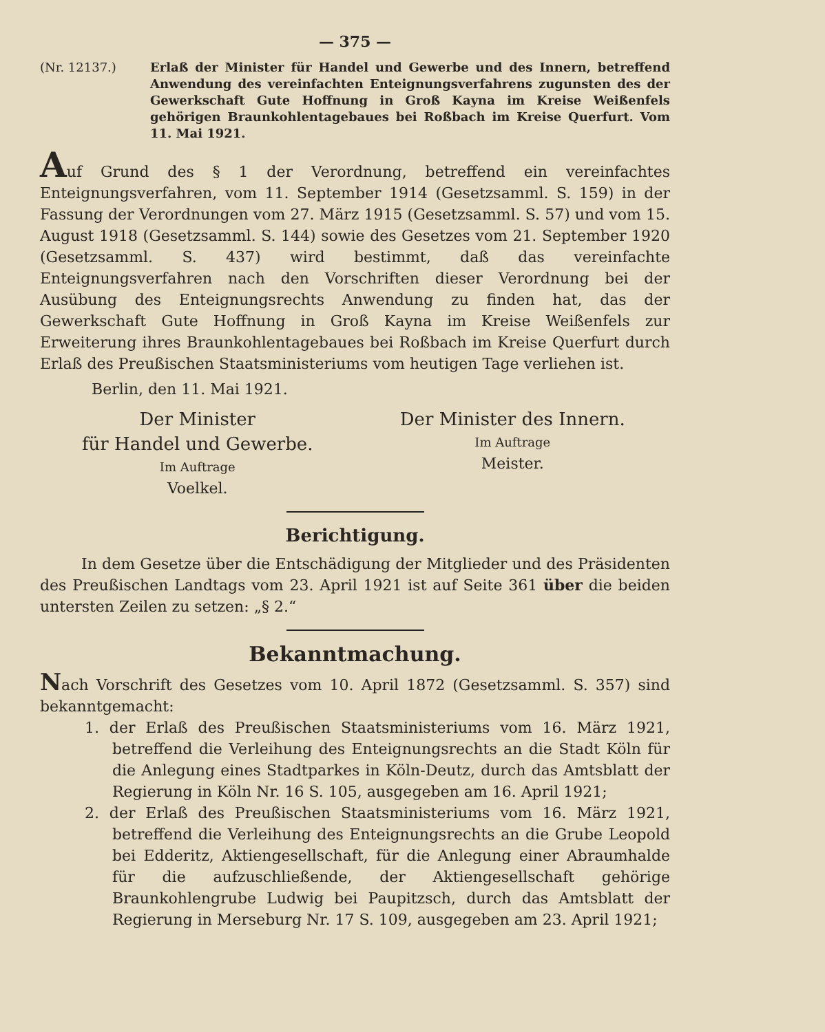— 375 —
(Nr. 12137.) Erlaß der Minister für Handel und Gewerbe und des Innern, betreffend Anwendung des vereinfachten Enteignungsverfahrens zugunsten des der Gewerkschaft Gute Hoffnung in Groß Kayna im Kreise Weißenfels gehörigen Braunkohlentagebaues bei Roßbach im Kreise Querfurt. Vom 11. Mai 1921.
Auf Grund des § 1 der Verordnung, betreffend ein vereinfachtes Enteignungsverfahren, vom 11. September 1914 (Gesetzsamml. S. 159) in der Fassung der Verordnungen vom 27. März 1915 (Gesetzsamml. S. 57) und vom 15. August 1918 (Gesetzsamml. S. 144) sowie des Gesetzes vom 21. September 1920 (Gesetzsamml. S. 437) wird bestimmt, daß das vereinfachte Enteignungsverfahren nach den Vorschriften dieser Verordnung bei der Ausübung des Enteignungsrechts Anwendung zu finden hat, das der Gewerkschaft Gute Hoffnung in Groß Kayna im Kreise Weißenfels zur Erweiterung ihres Braunkohlentagebaues bei Roßbach im Kreise Querfurt durch Erlaß des Preußischen Staatsministeriums vom heutigen Tage verliehen ist.
Berlin, den 11. Mai 1921.
Der Minister
für Handel und Gewerbe.
Im Auftrage
Voelkel.
Der Minister des Innern.
Im Auftrage
Meister.
Berichtigung.
In dem Gesetze über die Entschädigung der Mitglieder und des Präsidenten des Preußischen Landtags vom 23. April 1921 ist auf Seite 361 über die beiden untersten Zeilen zu setzen: „§ 2.“
Bekanntmachung.
Nach Vorschrift des Gesetzes vom 10. April 1872 (Gesetzsamml. S. 357) sind bekanntgemacht:
1. der Erlaß des Preußischen Staatsministeriums vom 16. März 1921, betreffend die Verleihung des Enteignungsrechts an die Stadt Köln für die Anlegung eines Stadtparkes in Köln-Deutz, durch das Amtsblatt der Regierung in Köln Nr. 16 S. 105, ausgegeben am 16. April 1921;
2. der Erlaß des Preußischen Staatsministeriums vom 16. März 1921, betreffend die Verleihung des Enteignungsrechts an die Grube Leopold bei Edderitz, Aktiengesellschaft, für die Anlegung einer Abraumhalde für die aufzuschließende, der Aktiengesellschaft gehörige Braunkohlengrube Ludwig bei Paupitzsch, durch das Amtsblatt der Regierung in Merseburg Nr. 17 S. 109, ausgegeben am 23. April 1921;